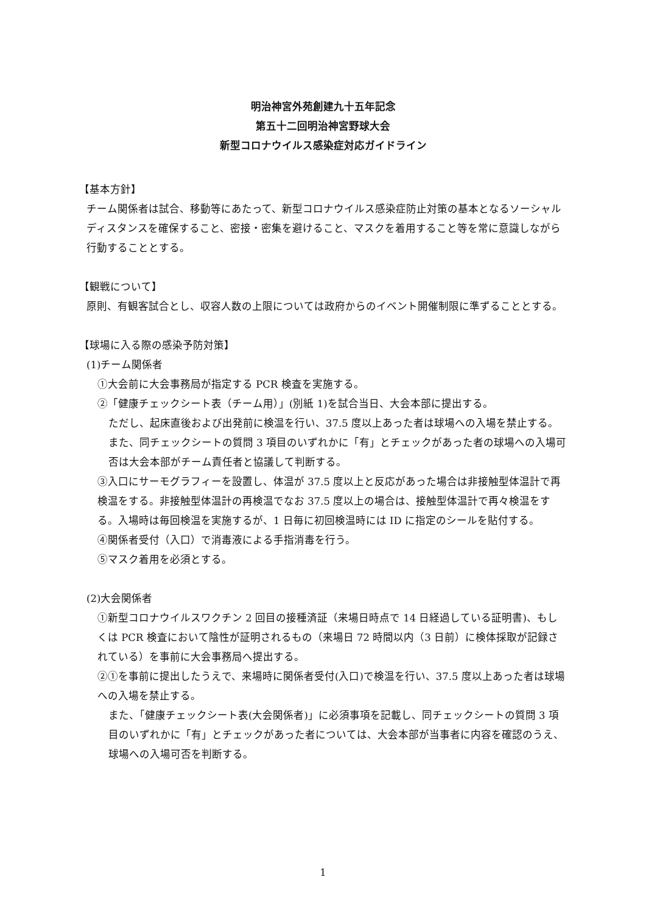明治神宮外苑創建九十五年記念
第五十二回明治神宮野球大会
新型コロナウイルス感染症対応ガイドライン
【基本方針】
チーム関係者は試合、移動等にあたって、新型コロナウイルス感染症防止対策の基本となるソーシャルディスタンスを確保すること、密接・密集を避けること、マスクを着用すること等を常に意識しながら行動することとする。
【観戦について】
原則、有観客試合とし、収容人数の上限については政府からのイベント開催制限に準ずることとする。
【球場に入る際の感染予防対策】
(1)チーム関係者
①大会前に大会事務局が指定する PCR 検査を実施する。
②「健康チェックシート表（チーム用）」(別紙 1)を試合当日、大会本部に提出する。
ただし、起床直後および出発前に検温を行い、37.5 度以上あった者は球場への入場を禁止する。
また、同チェックシートの質問 3 項目のいずれかに「有」とチェックがあった者の球場への入場可否は大会本部がチーム責任者と協議して判断する。
③入口にサーモグラフィーを設置し、体温が 37.5 度以上と反応があった場合は非接触型体温計で再検温をする。非接触型体温計の再検温でなお 37.5 度以上の場合は、接触型体温計で再々検温をする。入場時は毎回検温を実施するが、1 日毎に初回検温時には ID に指定のシールを貼付する。
④関係者受付（入口）で消毒液による手指消毒を行う。
⑤マスク着用を必須とする。
(2)大会関係者
①新型コロナウイルスワクチン 2 回目の接種済証（来場日時点で 14 日経過している証明書)、もしくは PCR 検査において陰性が証明されるもの（来場日 72 時間以内（3 日前）に検体採取が記録されている）を事前に大会事務局へ提出する。
②①を事前に提出したうえで、来場時に関係者受付(入口)で検温を行い、37.5 度以上あった者は球場への入場を禁止する。
また、「健康チェックシート表(大会関係者)」に必須事項を記載し、同チェックシートの質問 3 項目のいずれかに「有」とチェックがあった者については、大会本部が当事者に内容を確認のうえ、球場への入場可否を判断する。
1